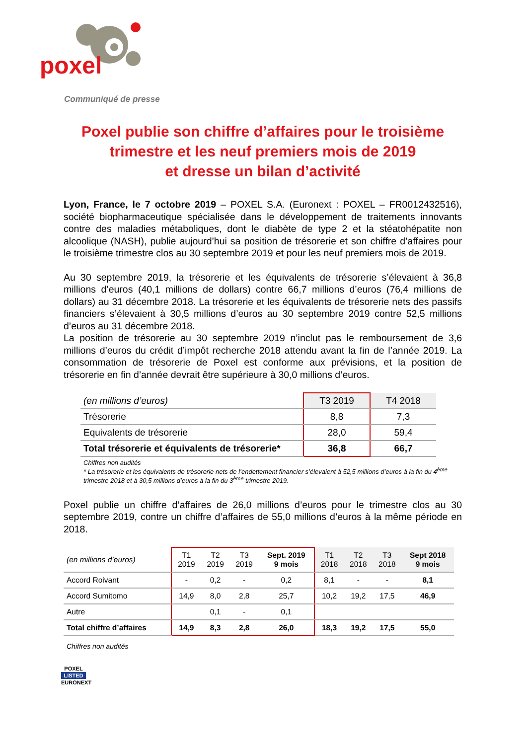poxel
Communiqué de presse
Poxel publie son chiffre d’affaires pour le troisième trimestre et les neuf premiers mois de 2019
et dresse un bilan d’activité
Lyon, France, le 7 octobre 2019 – POXEL S.A. (Euronext : POXEL – FR0012432516), société biopharmaceutique spécialisée dans le développement de traitements innovants contre des maladies métaboliques, dont le diabète de type 2 et la stéatohépatite non alcoolique (NASH), publie aujourd’hui sa position de trésorerie et son chiffre d’affaires pour le troisième trimestre clos au 30 septembre 2019 et pour les neuf premiers mois de 2019.
Au 30 septembre 2019, la trésorerie et les équivalents de trésorerie s’élevaient à 36,8 millions d’euros (40,1 millions de dollars) contre 66,7 millions d’euros (76,4 millions de dollars) au 31 décembre 2018. La trésorerie et les équivalents de trésorerie nets des passifs financiers s’élevaient à 30,5 millions d’euros au 30 septembre 2019 contre 52,5 millions d’euros au 31 décembre 2018.
La position de trésorerie au 30 septembre 2019 n’inclut pas le remboursement de 3,6 millions d’euros du crédit d’impôt recherche 2018 attendu avant la fin de l’année 2019. La consommation de trésorerie de Poxel est conforme aux prévisions, et la position de trésorerie en fin d’année devrait être supérieure à 30,0 millions d’euros.
| (en millions d’euros) | T3 2019 | T4 2018 |
| --- | --- | --- |
| Trésorerie | 8,8 | 7,3 |
| Equivalents de trésorerie | 28,0 | 59,4 |
| Total trésorerie et équivalents de trésorerie* | 36,8 | 66,7 |
Chiffres non audités
* La trésorerie et les équivalents de trésorerie nets de l’endettement financier s’élevaient à 52,5 millions d’euros à la fin du 4<sup>ème</sup> trimestre 2018 et à 30,5 millions d’euros à la fin du 3<sup>ème</sup> trimestre 2019.
Poxel publie un chiffre d’affaires de 26,0 millions d’euros pour le trimestre clos au 30 septembre 2019, contre un chiffre d’affaires de 55,0 millions d’euros à la même période en 2018.
| (en millions d’euros) | T1 2019 | T2 2019 | T3 2019 | Sept. 2019 9 mois | T1 2018 | T2 2018 | T3 2018 | Sept 2018 9 mois |
| --- | --- | --- | --- | --- | --- | --- | --- | --- |
| Accord Roivant | - | 0,2 | - | 0,2 | 8,1 | - | - | 8,1 |
| Accord Sumitomo | 14,9 | 8,0 | 2,8 | 25,7 | 10,2 | 19,2 | 17,5 | 46,9 |
| Autre | | 0,1 | - | 0,1 | | | | |
| Total chiffre d’affaires | 14,9 | 8,3 | 2,8 | 26,0 | 18,3 | 19,2 | 17,5 | 55,0 |
Chiffres non audités
POXEL
LISTED
EURONEXT